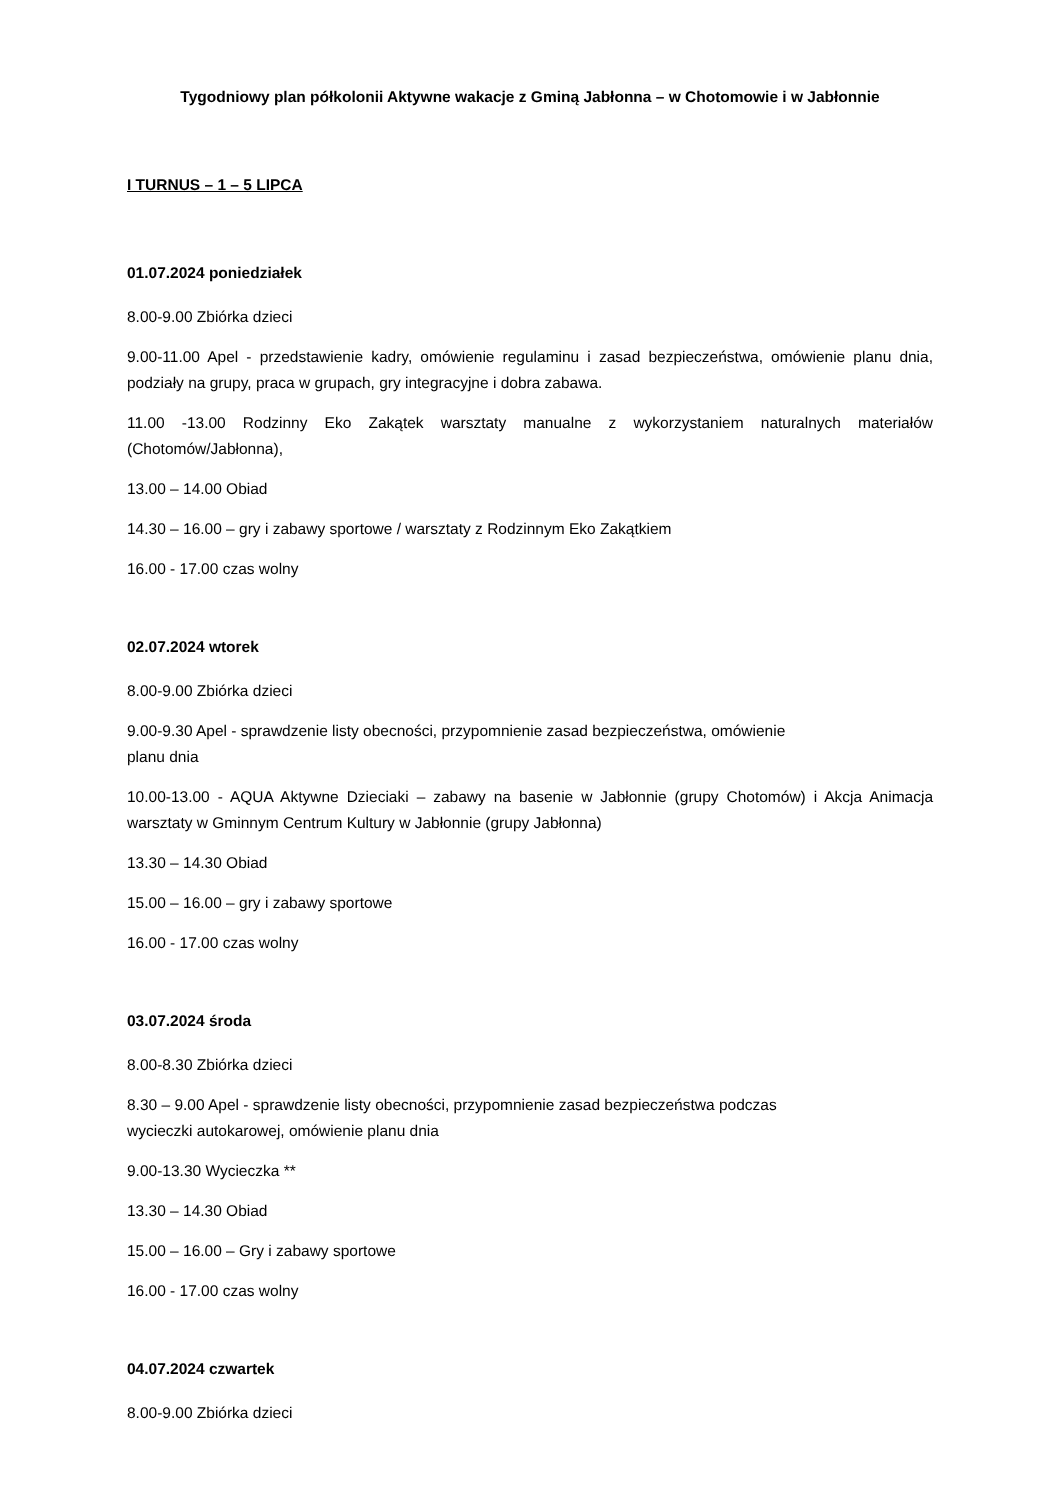Tygodniowy plan półkolonii Aktywne wakacje z Gminą Jabłonna – w Chotomowie i w Jabłonnie
I TURNUS – 1 – 5 LIPCA
01.07.2024 poniedziałek
8.00-9.00 Zbiórka dzieci
9.00-11.00 Apel - przedstawienie kadry, omówienie regulaminu i zasad bezpieczeństwa, omówienie planu dnia, podziały na grupy, praca w grupach, gry integracyjne i dobra zabawa.
11.00 -13.00 Rodzinny Eko Zakątek warsztaty manualne z wykorzystaniem naturalnych materiałów (Chotomów/Jabłonna),
13.00 – 14.00 Obiad
14.30 – 16.00 – gry i zabawy sportowe / warsztaty z Rodzinnym Eko Zakątkiem
16.00 - 17.00 czas wolny
02.07.2024 wtorek
8.00-9.00 Zbiórka dzieci
9.00-9.30 Apel - sprawdzenie listy obecności, przypomnienie zasad bezpieczeństwa, omówienie
planu dnia
10.00-13.00 - AQUA Aktywne Dzieciaki – zabawy na basenie w Jabłonnie (grupy Chotomów) i Akcja Animacja warsztaty w Gminnym Centrum Kultury w Jabłonnie (grupy Jabłonna)
13.30 – 14.30 Obiad
15.00 – 16.00 – gry i zabawy sportowe
16.00 - 17.00 czas wolny
03.07.2024 środa
8.00-8.30 Zbiórka dzieci
8.30 – 9.00 Apel - sprawdzenie listy obecności, przypomnienie zasad bezpieczeństwa podczas
wycieczki autokarowej, omówienie planu dnia
9.00-13.30 Wycieczka **
13.30 – 14.30 Obiad
15.00 – 16.00 – Gry i zabawy sportowe
16.00 - 17.00 czas wolny
04.07.2024 czwartek
8.00-9.00 Zbiórka dzieci